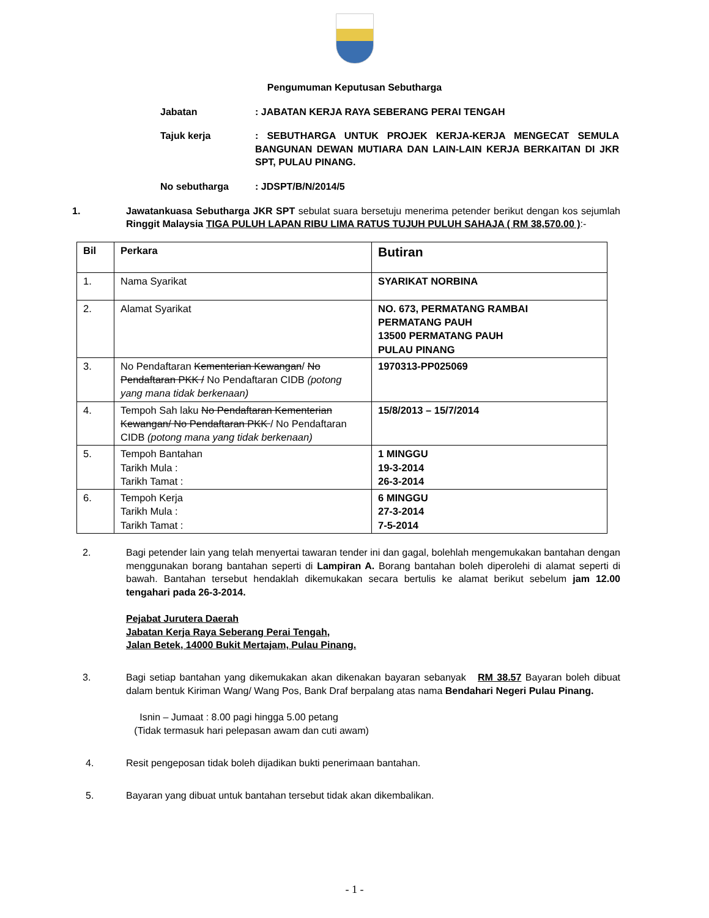Pengumuman Keputusan Sebutharga
Jabatan : JABATAN KERJA RAYA SEBERANG PERAI TENGAH
Tajuk kerja : SEBUTHARGA UNTUK PROJEK KERJA-KERJA MENGECAT SEMULA BANGUNAN DEWAN MUTIARA DAN LAIN-LAIN KERJA BERKAITAN DI JKR SPT, PULAU PINANG.
No sebutharga : JDSPT/B/N/2014/5
1. Jawatankuasa Sebutharga JKR SPT sebulat suara bersetuju menerima petender berikut dengan kos sejumlah Ringgit Malaysia TIGA PULUH LAPAN RIBU LIMA RATUS TUJUH PULUH SAHAJA ( RM 38,570.00 ):-
| Bil | Perkara | Butiran |
| --- | --- | --- |
| 1. | Nama Syarikat | SYARIKAT NORBINA |
| 2. | Alamat Syarikat | NO. 673, PERMATANG RAMBAI PERMATANG PAUH 13500 PERMATANG PAUH PULAU PINANG |
| 3. | No Pendaftaran Kementerian Kewangan / No Pendaftaran PKK / No Pendaftaran CIDB (potong yang mana tidak berkenaan) | 1970313-PP025069 |
| 4. | Tempoh Sah laku No Pendaftaran Kementerian Kewangan/ No Pendaftaran PKK / No Pendaftaran CIDB (potong mana yang tidak berkenaan) | 15/8/2013 – 15/7/2014 |
| 5. | Tempoh Bantahan Tarikh Mula : Tarikh Tamat : | 1 MINGGU 19-3-2014 26-3-2014 |
| 6. | Tempoh Kerja Tarikh Mula : Tarikh Tamat : | 6 MINGGU 27-3-2014 7-5-2014 |
2. Bagi petender lain yang telah menyertai tawaran tender ini dan gagal, bolehlah mengemukakan bantahan dengan menggunakan borang bantahan seperti di Lampiran A. Borang bantahan boleh diperolehi di alamat seperti di bawah. Bantahan tersebut hendaklah dikemukakan secara bertulis ke alamat berikut sebelum jam 12.00 tengahari pada 26-3-2014.
Pejabat Jurutera Daerah
Jabatan Kerja Raya Seberang Perai Tengah,
Jalan Betek, 14000 Bukit Mertajam, Pulau Pinang.
3. Bagi setiap bantahan yang dikemukakan akan dikenakan bayaran sebanyak RM 38.57 Bayaran boleh dibuat dalam bentuk Kiriman Wang/ Wang Pos, Bank Draf berpalang atas nama Bendahari Negeri Pulau Pinang.
Isnin – Jumaat : 8.00 pagi hingga 5.00 petang
(Tidak termasuk hari pelepasan awam dan cuti awam)
4. Resit pengeposan tidak boleh dijadikan bukti penerimaan bantahan.
5. Bayaran yang dibuat untuk bantahan tersebut tidak akan dikembalikan.
- 1 -